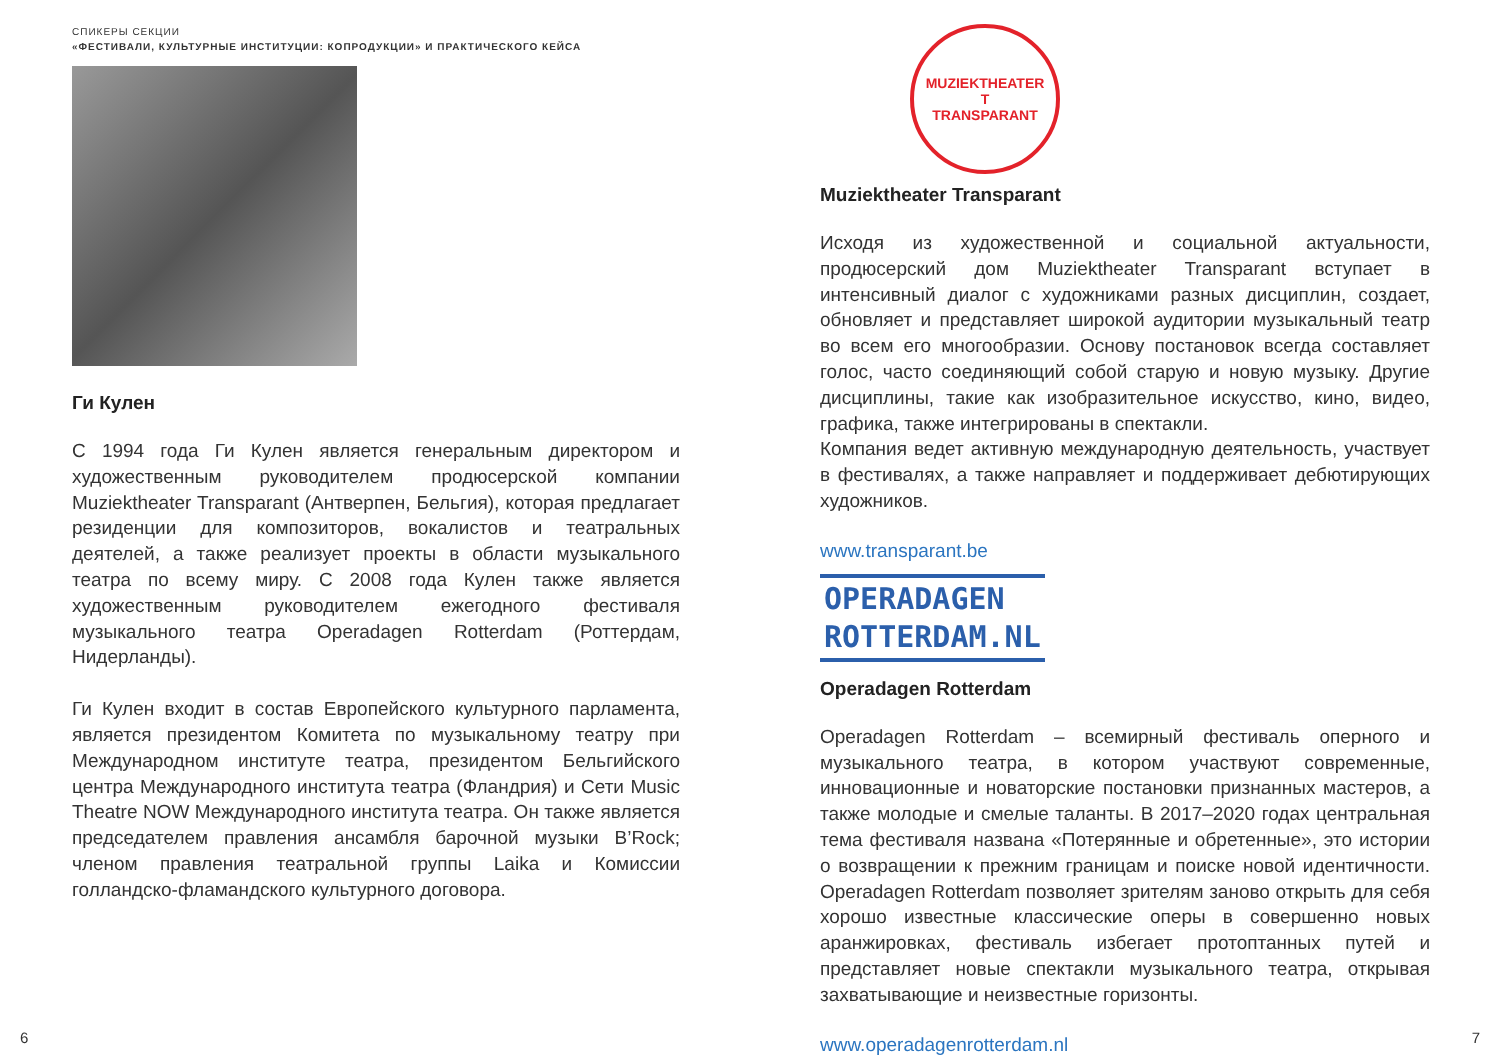СПИКЕРЫ СЕКЦИИ
«ФЕСТИВАЛИ, КУЛЬТУРНЫЕ ИНСТИТУЦИИ: КОПРОДУКЦИИ» И ПРАКТИЧЕСКОГО КЕЙСА
Ги Кулен
С 1994 года Ги Кулен является генеральным директором и художественным руководителем продюсерской компании Muziektheater Transparant (Антверпен, Бельгия), которая предлагает резиденции для композиторов, вокалистов и театральных деятелей, а также реализует проекты в области музыкального театра по всему миру. С 2008 года Кулен также является художественным руководителем ежегодного фестиваля музыкального театра Operadagen Rotterdam (Роттердам, Нидерланды).
Ги Кулен входит в состав Европейского культурного парламента, является президентом Комитета по музыкальному театру при Международном институте театра, президентом Бельгийского центра Международного института театра (Фландрия) и Сети Music Theatre NOW Международного института театра. Он также является председателем правления ансамбля барочной музыки B’Rock; членом правления театральной группы Laika и Комиссии голландско-фламандского культурного договора.
MUZIEKTHEATER
T
TRANSPARANT
Muziektheater Transparant
Исходя из художественной и социальной актуальности, продюсерский дом Muziektheater Transparant вступает в интенсивный диалог с художниками разных дисциплин, создает, обновляет и представляет широкой аудитории музыкальный театр во всем его многообразии. Основу постановок всегда составляет голос, часто соединяющий собой старую и новую музыку. Другие дисциплины, такие как изобразительное искусство, кино, видео, графика, также интегрированы в спектакли.
Компания ведет активную международную деятельность, участвует в фестивалях, а также направляет и поддерживает дебютирующих художников.
www.transparant.be
OPERADAGEN
ROTTERDAM.NL
Operadagen Rotterdam
Operadagen Rotterdam – всемирный фестиваль оперного и музыкального театра, в котором участвуют современные, инновационные и новаторские постановки признанных мастеров, а также молодые и смелые таланты. В 2017–2020 годах центральная тема фестиваля названа «Потерянные и обретенные», это истории о возвращении к прежним границам и поиске новой идентичности. Operadagen Rotterdam позволяет зрителям заново открыть для себя хорошо известные классические оперы в совершенно новых аранжировках, фестиваль избегает протоптанных путей и представляет новые спектакли музыкального театра, открывая захватывающие и неизвестные горизонты.
www.operadagenrotterdam.nl
6 7